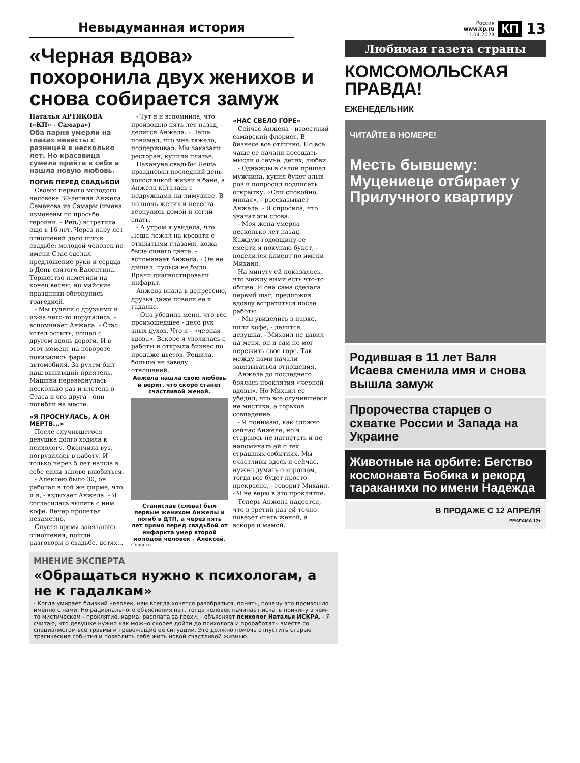Невыдуманная история
«Черная вдова» похоронила двух женихов и снова собирается замуж
Наталья АРТЯКОВА
(«КП» - Самара»)
Оба парня умерли на глазах невесты с разницей в несколько лет. Но красавица сумела прийти в себя и нашла новую любовь.
ПОГИБ ПЕРЕД СВАДЬБОЙ
Своего первого молодого человека 30-летняя Анжела Семенова из Самары (имена изменены по просьбе героини. - Ред.) встретила еще в 16 лет. Через пару лет отношений дело шло к свадьбе: молодой человек по имени Стас сделал предложение руки и сердца в День святого Валентина. Торжество наметили на конец весны, но майские праздники обернулись трагедией.
- Мы гуляли с друзьями и из-за чего-то поругались, - вспоминает Анжела. - Стас хотел остыть, пошел с другом вдоль дороги. И в этот момент на повороте показались фары автомобиля. За рулем был наш выпивший приятель. Машина перевернулась несколько раз и влетела в Стаса и его друга - они погибли на месте.
«Я ПРОСНУЛАСЬ, А ОН МЕРТВ...»
После случившегося девушка долго ходила к психологу. Окончила вуз, погрузилась в работу. И только через 5 лет нашла в себе силы заново влюбиться.
- Алексею было 30, он работал в той же фирме, что и я, - вздыхает Анжела. - Я согласилась выпить с ним кофе. Вечер пролетел незаметно.
Спустя время завязались отношения, пошли разговоры о свадьбе, детях...
- Тут я и вспомнила, что произошло пять лет назад, - делится Анжела. - Леша понимал, что мне тяжело, поддерживал. Мы заказали ресторан, купили платье.
Накануне свадьбы Леша праздновал последний день холостяцкой жизни в бане, а Анжела каталась с подружками на лимузине. В полночь жених и невеста вернулись домой и легли спать.
- А утром я увидела, что Леша лежал на кровати с открытыми глазами, кожа была синего цвета, - вспоминает Анжела. - Он не дышал, пульса не было. Врачи диагностировали инфаркт.
Анжела впала в депрессию, друзья даже повели ее к гадалке.
- Она убедила меня, что все произошедшее - дело рук злых духов. Что я - «черная вдова». Вскоре я уволилась с работы и открыла бизнес по продаже цветов. Решила, больше не заведу отношений.
Анжела нашла свою любовь и верит, что скоро станет счастливой женой.
Станислав (слева) был первым женихом Анжелы и погиб в ДТП, а через пять лет прямо перед свадьбой от инфаркта умер второй молодой человек - Алексей.
Соцсети
«НАС СВЕЛО ГОРЕ»
Сейчас Анжела - известный самарский флорист. В бизнесе все отлично. Но все чаще ее начали посещать мысли о семье, детях, любви.
- Однажды в салон пришел мужчина, купил букет алых роз и попросил подписать открытку: «Спи спокойно, милая», - рассказывает Анжела. - Я спросила, что значат эти слова.
- Моя жена умерла несколько лет назад. Каждую годовщину ее смерти я покупаю букет, - поделился клиент по имени Михаил.
На минуту ей показалось, что между ними есть что-то общее. И она сама сделала первый шаг, предложив вдовцу встретиться после работы.
- Мы увиделись в парке, пили кофе, - делится девушка. - Михаил не давил на меня, он и сам не мог пережить свое горе. Так между нами начали завязываться отношения.
Анжела до последнего боялась проклятия «черной вдовы». Но Михаил ее убедил, что все случившееся не мистика, а горькое совпадение.
- Я понимаю, как сложно сейчас Анжеле, но я стараюсь не нагнетать и не напоминать ей о тех страшных событиях. Мы счастливы здесь и сейчас, нужно думать о хорошем, тогда все будет просто прекрасно, - говорит Михаил. - Я не верю в это проклятие.
Теперь Анжела надеется, что в третий раз ей точно повезет стать женой, а вскоре и мамой.
МНЕНИЕ ЭКСПЕРТА
«Обращаться нужно к психологам, а не к гадалкам»
- Когда умирает близкий человек, нам всегда хочется разобраться, понять, почему это произошло именно с нами. Но рационального объяснения нет, тогда человек начинает искать причину в чем-то мистическом - проклятие, карма, расплата за грехи, - объясняет психолог Наталья ИСКРА. - Я считаю, что девушке нужно как можно скорее дойти до психолога и проработать вместе со специалистом все травмы и тревожащие ее ситуации. Это должно помочь отпустить старые трагические события и позволить себе жить новой счастливой жизнью.
Россия
www.kp.ru
11.04.2023
КП 13
Любимая газета страны
КОМСОМОЛЬСКАЯ
ПРАВДА!
ЕЖЕНЕДЕЛЬНИК
ЧИТАЙТЕ В НОМЕРЕ!
Месть бывшему: Муцениеце отбирает у Прилучного квартиру
Родившая в 11 лет Валя Исаева сменила имя и снова вышла замуж
Пророчества старцев о схватке России и Запада на Украине
Животные на орбите: Бегство космонавта Бобика и рекорд тараканихи по имени Надежда
В ПРОДАЖЕ С 12 АПРЕЛЯ
РЕКЛАМА 12+